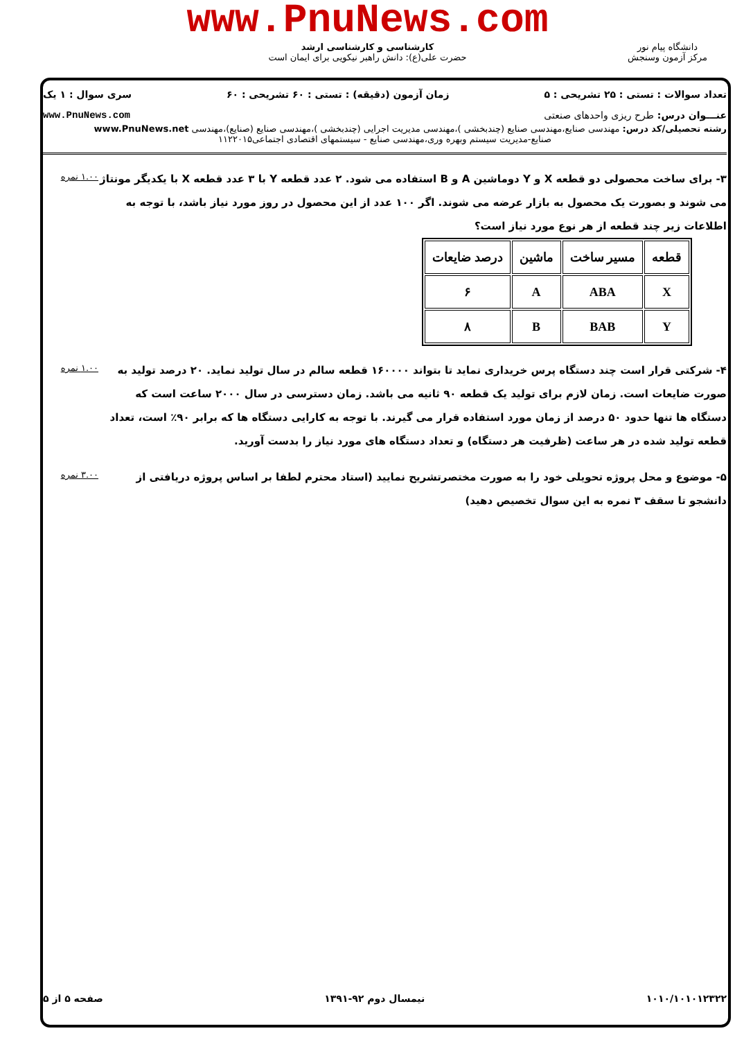www.PnuNews.com
کارشناسی و کارشناسی ارشد
حضرت علی(ع): دانش راهبر نیکویی برای ایمان است
دانشگاه پیام نور
مرکز آزمون وسنجش
تعداد سوالات : تستی : ۲۵ تشریحی : ۵ زمان آزمون (دقیقه) : تستی : ۶۰ تشریحی : ۶۰ سری سوال : ۱ یک
عنـــوان درس: طرح ریزی واحدهای صنعتی www.PnuNews.com
رشته تحصیلی/کد درس: مهندسی صنایع،مهندسی صنایع (چندبخشی )،مهندسی مدیریت اجرایی (چندبخشی )،مهندسی صنایع (صنایع)،مهندسی www.PnuNews.net
صنایع-مدیریت سیستم وبهره وری،مهندسی صنایع - سیستمهای اقتصادی اجتماعی۱۱۲۲۰۱۵
۳- برای ساخت محصولی دو قطعه X و Y دوماشین A و B استفاده می شود. ۲ عدد قطعه Y با ۳ عدد قطعه X با یکدیگر مونتاژ می شوند و بصورت یک محصول به بازار عرضه می شوند. اگر ۱۰۰ عدد از این محصول در روز مورد نیاز باشد، با توجه به اطلاعات زیر چند قطعه از هر نوع مورد نیاز است؟
| قطعه | مسیر ساخت | ماشین | درصد ضایعات |
| X | ABA | A | ۶ |
| Y | BAB | B | ۸ |
۱.۰۰ نمره
۴- شرکتی قرار است چند دستگاه پرس خریداری نماید تا بتواند ۱۶۰۰۰۰ قطعه سالم در سال تولید نماید. ۲۰ درصد تولید به صورت ضایعات است. زمان لازم برای تولید یک قطعه ۹۰ ثانیه می باشد. زمان دسترسی در سال ۲۰۰۰ ساعت است که دستگاه ها تنها حدود ۵۰ درصد از زمان مورد استفاده قرار می گیرند. با توجه به کارایی دستگاه ها که برابر ۹۰٪ است، تعداد قطعه تولید شده در هر ساعت (ظرفیت هر دستگاه) و تعداد دستگاه های مورد نیاز را بدست آورید.
۱.۰۰ نمره
۵- موضوع و محل پروژه تحویلی خود را به صورت مختصرتشریح نمایید (استاد محترم لطفا بر اساس پروژه دریافتی از دانشجو تا سقف ۳ نمره به این سوال تخصیص دهید)
۳.۰۰ نمره
۱۰۱۰/۱۰۱۰۱۲۳۲۲ نیمسال دوم ۹۲-۱۳۹۱ صفحه ۵ از ۵